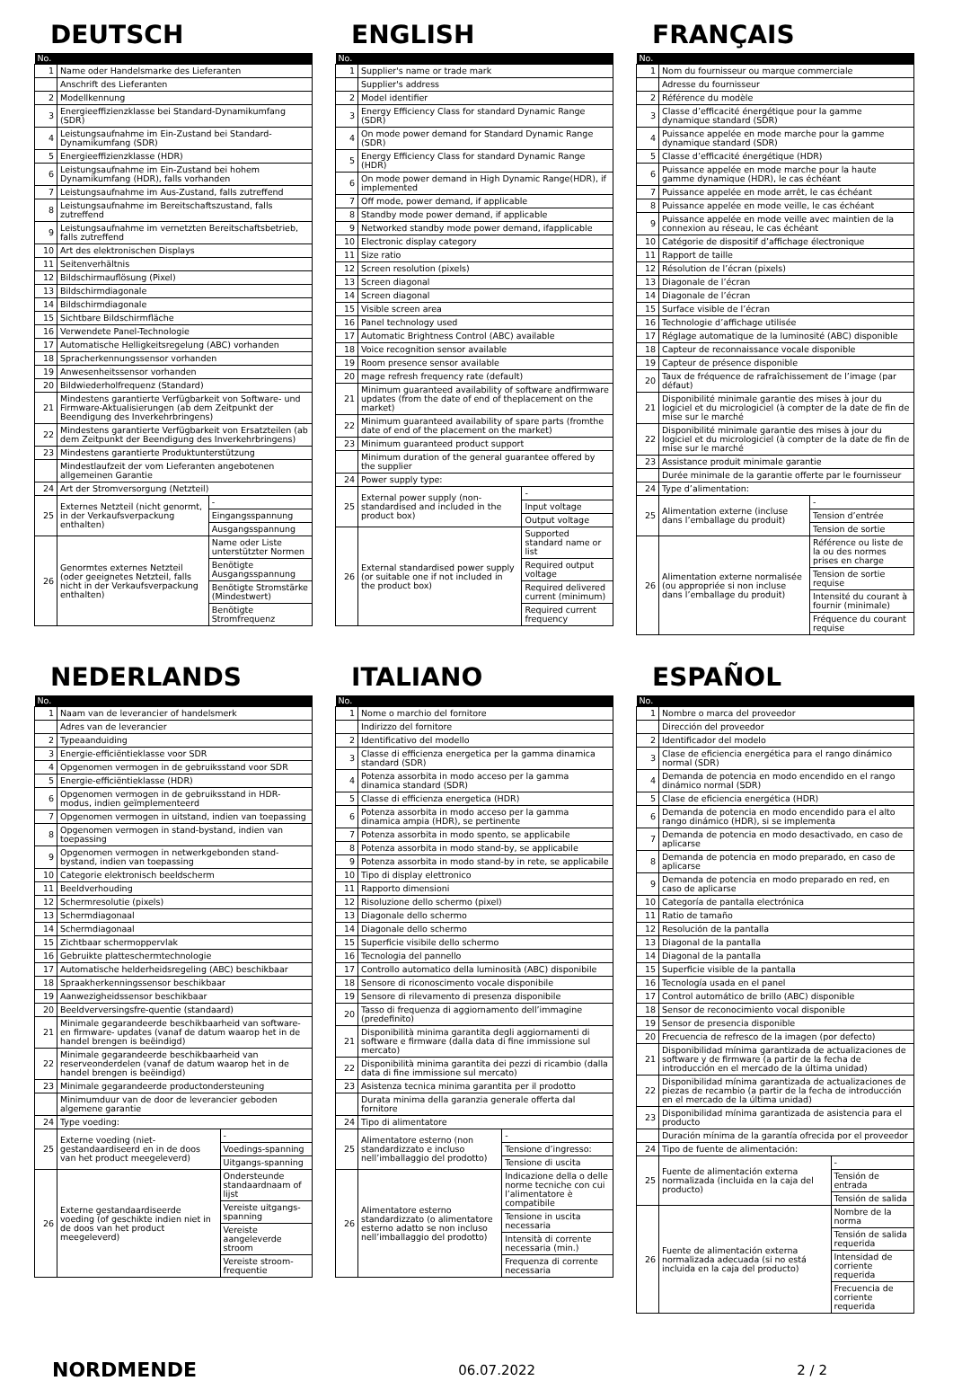DEUTSCH
| No. | | |
| --- | --- | --- |
| 1 | Name oder Handelsmarke des Lieferanten | |
| | Anschrift des Lieferanten | |
| 2 | Modellkennung | |
| 3 | Energieeffizienzklasse bei Standard-Dynamikumfang (SDR) | |
| 4 | Leistungsaufnahme im Ein-Zustand bei Standard-Dynamikumfang (SDR) | |
| 5 | Energieeffizienzklasse (HDR) | |
| 6 | Leistungsaufnahme im Ein-Zustand bei hohem Dynamikumfang (HDR), falls vorhanden | |
| 7 | Leistungsaufnahme im Aus-Zustand, falls zutreffend | |
| 8 | Leistungsaufnahme im Bereitschaftszustand, falls zutreffend | |
| 9 | Leistungsaufnahme im vernetzten Bereitschaftsbetrieb, falls zutreffend | |
| 10 | Art des elektronischen Displays | |
| 11 | Seitenverhältnis | |
| 12 | Bildschirmauflösung (Pixel) | |
| 13 | Bildschirmdiagonale | |
| 14 | Bildschirmdiagonale | |
| 15 | Sichtbare Bildschirmfläche | |
| 16 | Verwendete Panel-Technologie | |
| 17 | Automatische Helligkeitsregelung (ABC) vorhanden | |
| 18 | Spracherkennungssensor vorhanden | |
| 19 | Anwesenheitssensor vorhanden | |
| 20 | Bildwiederholfrequenz (Standard) | |
| 21 | Mindestens garantierte Verfügbarkeit von Software- und Firmware-Aktualisierungen (ab dem Zeitpunkt der Beendigung des Inverkehrbringens) | |
| 22 | Mindestens garantierte Verfügbarkeit von Ersatzteilen (ab dem Zeitpunkt der Beendigung des Inverkehrbringens) | |
| 23 | Mindestens garantierte Produktunterstützung | |
| | Mindestlaufzeit der vom Lieferanten angebotenen allgemeinen Garantie | |
| 24 | Art der Stromversorgung (Netzteil) | |
| 25 | Externes Netzteil (nicht genormt, in der Verkaufsverpackung enthalten) | - |
| | | Eingangsspannung |
| | | Ausgangsspannung |
| 26 | Genormtes externes Netzteil (oder geeignetes Netzteil, falls nicht in der Verkaufsverpackung enthalten) | Name oder Liste unterstützter Normen |
| | | Benötigte Ausgangsspannung |
| | | Benötigte Stromstärke (Mindestwert) |
| | | Benötigte Stromfrequenz |
ENGLISH
| No. | | |
| --- | --- | --- |
| 1 | Supplier's name or trade mark | |
| | Supplier's address | |
| 2 | Model identifier | |
| 3 | Energy Efficiency Class for standard Dynamic Range (SDR) | |
| 4 | On mode power demand for Standard Dynamic Range (SDR) | |
| 5 | Energy Efficiency Class for standard Dynamic Range (HDR) | |
| 6 | On mode power demand in High Dynamic Range(HDR), if implemented | |
| 7 | Off mode, power demand, if applicable | |
| 8 | Standby mode power demand, if applicable | |
| 9 | Networked standby mode power demand, ifapplicable | |
| 10 | Electronic display category | |
| 11 | Size ratio | |
| 12 | Screen resolution (pixels) | |
| 13 | Screen diagonal | |
| 14 | Screen diagonal | |
| 15 | Visible screen area | |
| 16 | Panel technology used | |
| 17 | Automatic Brightness Control (ABC) available | |
| 18 | Voice recognition sensor available | |
| 19 | Room presence sensor available | |
| 20 | mage refresh frequency rate (default) | |
| 21 | Minimum guaranteed availability of software andfirmware updates (from the date of end of theplacement on the market) | |
| 22 | Minimum guaranteed availability of spare parts (fromthe date of end of the placement on the market) | |
| 23 | Minimum guaranteed product support | |
| | Minimum duration of the general guarantee offered by the supplier | |
| 24 | Power supply type: | |
| 25 | External power supply (non-standardised and included in the product box) | - |
| | | Input voltage |
| | | Output voltage |
| 26 | External standardised power supply (or suitable one if not included in the product box) | Supported standard name or list |
| | | Required output voltage |
| | | Required delivered current (minimum) |
| | | Required current frequency |
FRANÇAIS
| No. | | |
| --- | --- | --- |
| 1 | Nom du fournisseur ou marque commerciale | |
| | Adresse du fournisseur | |
| 2 | Référence du modèle | |
| 3 | Classe d’efficacité énergétique pour la gamme dynamique standard (SDR) | |
| 4 | Puissance appelée en mode marche pour la gamme dynamique standard (SDR) | |
| 5 | Classe d’efficacité énergétique (HDR) | |
| 6 | Puissance appelée en mode marche pour la haute gamme dynamique (HDR), le cas échéant | |
| 7 | Puissance appelée en mode arrêt, le cas échéant | |
| 8 | Puissance appelée en mode veille, le cas échéant | |
| 9 | Puissance appelée en mode veille avec maintien de la connexion au réseau, le cas échéant | |
| 10 | Catégorie de dispositif d’affichage électronique | |
| 11 | Rapport de taille | |
| 12 | Résolution de l’écran (pixels) | |
| 13 | Diagonale de l’écran | |
| 14 | Diagonale de l’écran | |
| 15 | Surface visible de l’écran | |
| 16 | Technologie d’affichage utilisée | |
| 17 | Réglage automatique de la luminosité (ABC) disponible | |
| 18 | Capteur de reconnaissance vocale disponible | |
| 19 | Capteur de présence disponible | |
| 20 | Taux de fréquence de rafraîchissement de l’image (par défaut) | |
| 21 | Disponibilité minimale garantie des mises à jour du logiciel et du micrologiciel (à compter de la date de fin de mise sur le marché | |
| 22 | Disponibilité minimale garantie des mises à jour du logiciel et du micrologiciel (à compter de la date de fin de mise sur le marché | |
| 23 | Assistance produit minimale garantie | |
| | Durée minimale de la garantie offerte par le fournisseur | |
| 24 | Type d’alimentation: | |
| 25 | Alimentation externe (incluse dans l’emballage du produit) | - |
| | | Tension d’entrée |
| | | Tension de sortie |
| 26 | Alimentation externe normalisée (ou appropriée si non incluse dans l’emballage du produit) | Référence ou liste de la ou des normes prises en charge |
| | | Tension de sortie requise |
| | | Intensité du courant à fournir (minimale) |
| | | Fréquence du courant requise |
NEDERLANDS
| No. | | |
| --- | --- | --- |
| 1 | Naam van de leverancier of handelsmerk | |
| | Adres van de leverancier | |
| 2 | Typeaanduiding | |
| 3 | Energie-efficiëntieklasse voor SDR | |
| 4 | Opgenomen vermogen in de gebruiksstand voor SDR | |
| 5 | Energie-efficiëntieklasse (HDR) | |
| 6 | Opgenomen vermogen in de gebruiksstand in HDR-modus, indien geïmplementeerd | |
| 7 | Opgenomen vermogen in uitstand, indien van toepassing | |
| 8 | Opgenomen vermogen in stand-bystand, indien van toepassing | |
| 9 | Opgenomen vermogen in netwerkgebonden stand-bystand, indien van toepassing | |
| 10 | Categorie elektronisch beeldscherm | |
| 11 | Beeldverhouding | |
| 12 | Schermresolutie (pixels) | |
| 13 | Schermdiagonaal | |
| 14 | Schermdiagonaal | |
| 15 | Zichtbaar schermoppervlak | |
| 16 | Gebruikte platteschermtechnologie | |
| 17 | Automatische helderheidsregeling (ABC) beschikbaar | |
| 18 | Spraakherkenningssensor beschikbaar | |
| 19 | Aanwezigheidssensor beschikbaar | |
| 20 | Beeldverversingsfre-quentie (standaard) | |
| 21 | Minimale gegarandeerde beschikbaarheid van software- en firmware- updates (vanaf de datum waarop het in de handel brengen is beëindigd) | |
| 22 | Minimale gegarandeerde beschikbaarheid van reserveonderdelen (vanaf de datum waarop het in de handel brengen is beëindigd) | |
| 23 | Minimale gegarandeerde productondersteuning | |
| | Minimumduur van de door de leverancier geboden algemene garantie | |
| 24 | Type voeding: | |
| 25 | Externe voeding (niet-gestandaardiseerd en in de doos van het product meegeleverd) | - |
| | | Voedings-spanning |
| | | Uitgangs-spanning |
| 26 | Externe gestandaardiseerde voeding (of geschikte indien niet in de doos van het product meegeleverd) | Ondersteunde standaardnaam of lijst |
| | | Vereiste uitgangs-spanning |
| | | Vereiste aangeleverde stroom |
| | | Vereiste stroom-frequentie |
ITALIANO
| No. | | |
| --- | --- | --- |
| 1 | Nome o marchio del fornitore | |
| | Indirizzo del fornitore | |
| 2 | Identificativo del modello | |
| 3 | Classe di efficienza energetica per la gamma dinamica standard (SDR) | |
| 4 | Potenza assorbita in modo acceso per la gamma dinamica standard (SDR) | |
| 5 | Classe di efficienza energetica (HDR) | |
| 6 | Potenza assorbita in modo acceso per la gamma dinamica ampia (HDR), se pertinente | |
| 7 | Potenza assorbita in modo spento, se applicabile | |
| 8 | Potenza assorbita in modo stand-by, se applicabile | |
| 9 | Potenza assorbita in modo stand-by in rete, se applicabile | |
| 10 | Tipo di display elettronico | |
| 11 | Rapporto dimensioni | |
| 12 | Risoluzione dello schermo (pixel) | |
| 13 | Diagonale dello schermo | |
| 14 | Diagonale dello schermo | |
| 15 | Superficie visibile dello schermo | |
| 16 | Tecnologia del pannello | |
| 17 | Controllo automatico della luminosità (ABC) disponibile | |
| 18 | Sensore di riconoscimento vocale disponibile | |
| 19 | Sensore di rilevamento di presenza disponibile | |
| 20 | Tasso di frequenza di aggiornamento dell’immagine (predefinito) | |
| 21 | Disponibilità minima garantita degli aggiornamenti di software e firmware (dalla data di fine immissione sul mercato) | |
| 22 | Disponibilità minima garantita dei pezzi di ricambio (dalla data di fine immissione sul mercato) | |
| 23 | Asistenza tecnica minima garantita per il prodotto | |
| | Durata minima della garanzia generale offerta dal fornitore | |
| 24 | Tipo di alimentatore | |
| 25 | Alimentatore esterno (non standardizzato e incluso nell’imballaggio del prodotto) | - |
| | | Tensione d’ingresso: |
| | | Tensione di uscita |
| 26 | Alimentatore esterno standardizzato (o alimentatore esterno adatto se non incluso nell’imballaggio del prodotto) | Indicazione della o delle norme tecniche con cui l’alimentatore è compatibile |
| | | Tensione in uscita necessaria |
| | | Intensità di corrente necessaria (min.) |
| | | Frequenza di corrente necessaria |
ESPAÑOL
| No. | | |
| --- | --- | --- |
| 1 | Nombre o marca del proveedor | |
| | Dirección del proveedor | |
| 2 | Identificador del modelo | |
| 3 | Clase de eficiencia energética para el rango dinámico normal (SDR) | |
| 4 | Demanda de potencia en modo encendido en el rango dinámico normal (SDR) | |
| 5 | Clase de eficiencia energética (HDR) | |
| 6 | Demanda de potencia en modo encendido para el alto rango dinámico (HDR), si se implementa | |
| 7 | Demanda de potencia en modo desactivado, en caso de aplicarse | |
| 8 | Demanda de potencia en modo preparado, en caso de aplicarse | |
| 9 | Demanda de potencia en modo preparado en red, en caso de aplicarse | |
| 10 | Categoría de pantalla electrónica | |
| 11 | Ratio de tamaño | |
| 12 | Resolución de la pantalla | |
| 13 | Diagonal de la pantalla | |
| 14 | Diagonal de la pantalla | |
| 15 | Superficie visible de la pantalla | |
| 16 | Tecnología usada en el panel | |
| 17 | Control automático de brillo (ABC) disponible | |
| 18 | Sensor de reconocimiento vocal disponible | |
| 19 | Sensor de presencia disponible | |
| 20 | Frecuencia de refresco de la imagen (por defecto) | |
| 21 | Disponibilidad mínima garantizada de actualizaciones de software y de firmware (a partir de la fecha de introducción en el mercado de la última unidad) | |
| 22 | Disponibilidad mínima garantizada de actualizaciones de piezas de recambio (a partir de la fecha de introducción en el mercado de la última unidad) | |
| 23 | Disponibilidad mínima garantizada de asistencia para el producto | |
| | Duración mínima de la garantía ofrecida por el proveedor | |
| 24 | Tipo de fuente de alimentación: | |
| 25 | Fuente de alimentación externa normalizada (incluida en la caja del producto) | - |
| | | Tensión de entrada |
| | | Tensión de salida |
| 26 | Fuente de alimentación externa normalizada adecuada (si no está incluida en la caja del producto) | Nombre de la norma |
| | | Tensión de salida requerida |
| | | Intensidad de corriente requerida |
| | | Frecuencia de corriente requerida |
NORDMENDE 06.07.2022 2 / 2